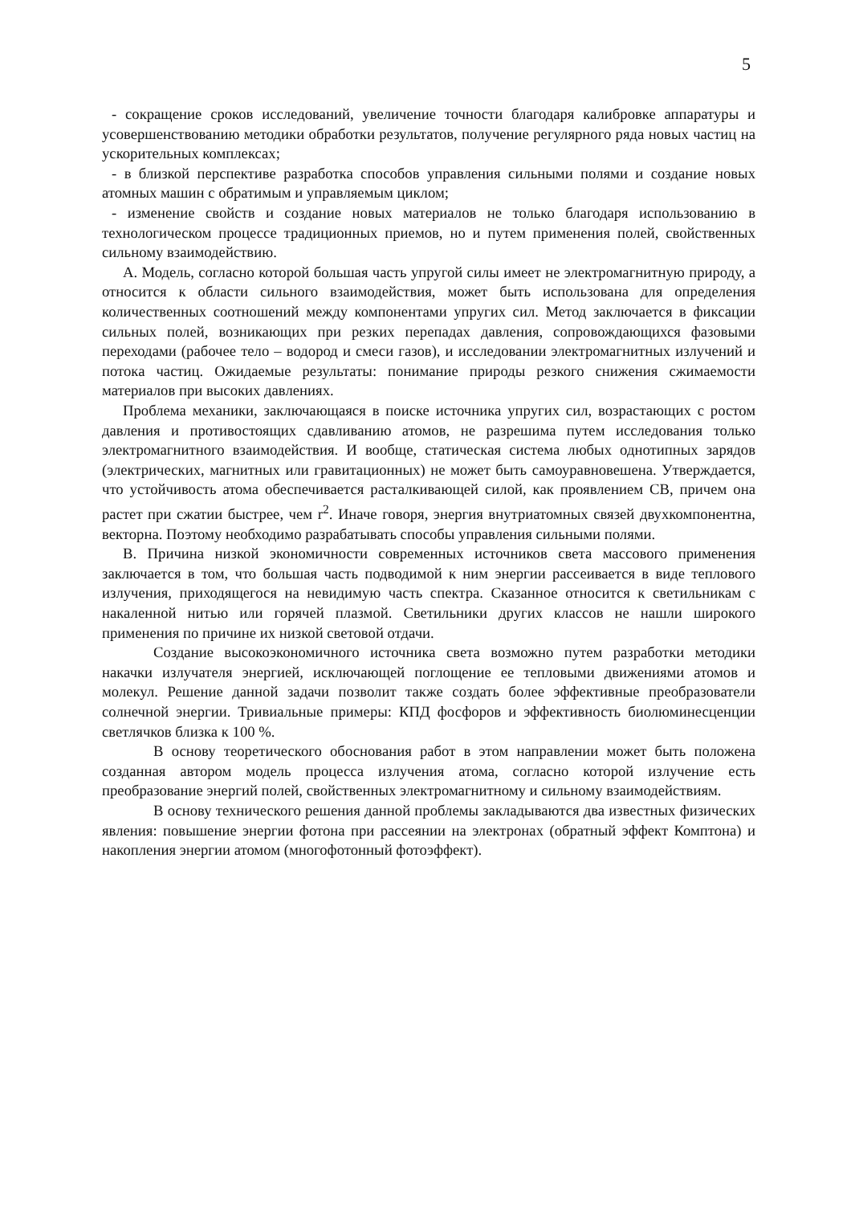5
- сокращение сроков исследований, увеличение точности благодаря калибровке аппаратуры и усовершенствованию методики обработки результатов, получение регулярного ряда новых частиц на ускорительных комплексах;
- в близкой перспективе разработка способов управления сильными полями и создание новых атомных машин с обратимым и управляемым циклом;
- изменение свойств и создание новых материалов не только благодаря использованию в технологическом процессе традиционных приемов, но и путем применения полей, свойственных сильному взаимодействию.
А. Модель, согласно которой большая часть упругой силы имеет не электромагнитную природу, а относится к области сильного взаимодействия, может быть использована для определения количественных соотношений между компонентами упругих сил. Метод заключается в фиксации сильных полей, возникающих при резких перепадах давления, сопровождающихся фазовыми переходами (рабочее тело – водород и смеси газов), и исследовании электромагнитных излучений и потока частиц. Ожидаемые результаты: понимание природы резкого снижения сжимаемости материалов при высоких давлениях.
Проблема механики, заключающаяся в поиске источника упругих сил, возрастающих с ростом давления и противостоящих сдавливанию атомов, не разрешима путем исследования только электромагнитного взаимодействия. И вообще, статическая система любых однотипных зарядов (электрических, магнитных или гравитационных) не может быть самоуравновешена. Утверждается, что устойчивость атома обеспечивается расталкивающей силой, как проявлением СВ, причем она растет при сжатии быстрее, чем r<sup>2</sup>. Иначе говоря, энергия внутриатомных связей двухкомпонентна, векторна. Поэтому необходимо разрабатывать способы управления сильными полями.
В. Причина низкой экономичности современных источников света массового применения заключается в том, что большая часть подводимой к ним энергии рассеивается в виде теплового излучения, приходящегося на невидимую часть спектра. Сказанное относится к светильникам с накаленной нитью или горячей плазмой. Светильники других классов не нашли широкого применения по причине их низкой световой отдачи.
Создание высокоэкономичного источника света возможно путем разработки методики накачки излучателя энергией, исключающей поглощение ее тепловыми движениями атомов и молекул. Решение данной задачи позволит также создать более эффективные преобразователи солнечной энергии. Тривиальные примеры: КПД фосфоров и эффективность биолюминесценции светлячков близка к 100 %.
В основу теоретического обоснования работ в этом направлении может быть положена созданная автором модель процесса излучения атома, согласно которой излучение есть преобразование энергий полей, свойственных электромагнитному и сильному взаимодействиям.
В основу технического решения данной проблемы закладываются два известных физических явления: повышение энергии фотона при рассеянии на электронах (обратный эффект Комптона) и накопления энергии атомом (многофотонный фотоэффект).